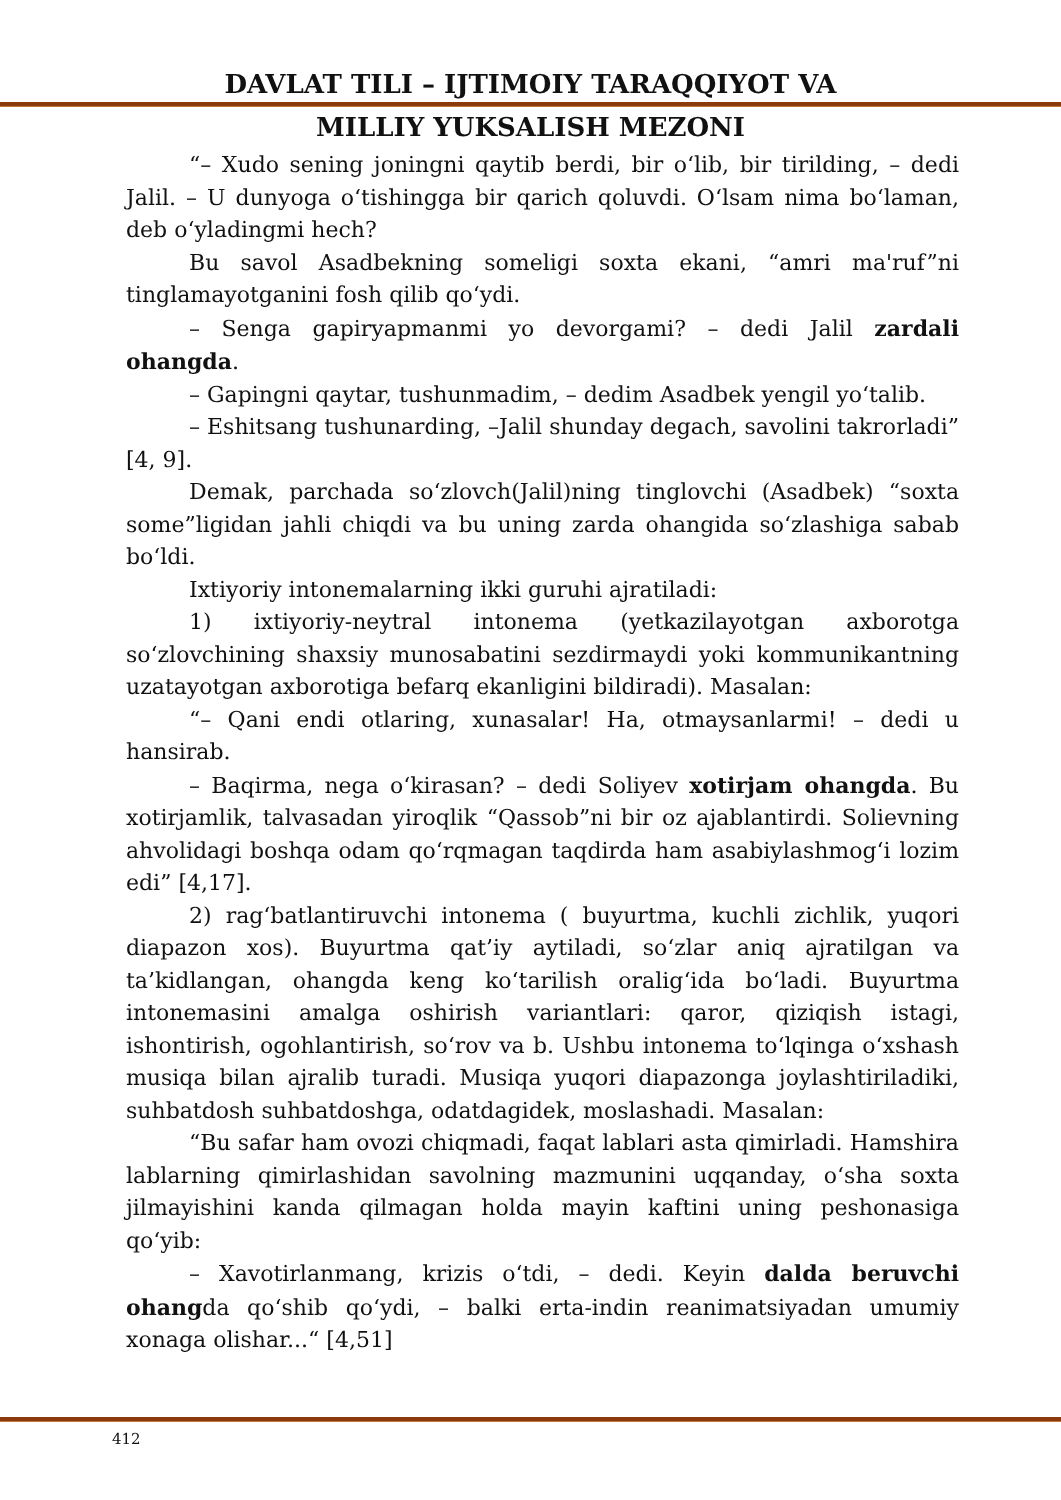DAVLAT TILI – IJTIMOIY TARAQQIYOT VA
MILLIY YUKSALISH MEZONI
“– Xudo sening joningni qaytib berdi, bir oʻlib, bir tirilding, – dedi Jalil. – U dunyoga oʻtishingga bir qarich qoluvdi. Oʻlsam nima boʻlaman, deb oʻyladingmi hech?
Bu savol Asadbekning someligi soxta ekani, “amri ma'ruf”ni tinglamayotganini fosh qilib qoʻydi.
– Senga gapiryapmanmi yo devorgami? – dedi Jalil zardali ohangda.
– Gapingni qaytar, tushunmadim, – dedim Asadbek yengil yoʻtalib.
– Eshitsang tushunarding, –Jalil shunday degach, savolini takrorladi” [4, 9].
Demak, parchada soʻzlovch(Jalil)ning tinglovchi (Asadbek) “soxta some”ligidan jahli chiqdi va bu uning zarda ohangida soʻzlashiga sabab boʻldi.
Ixtiyoriy intonemalarning ikki guruhi ajratiladi:
1) ixtiyoriy-neytral intonema (yetkazilayotgan axborotga soʻzlovchining shaxsiy munosabatini sezdirmaydi yoki kommunikantning uzatayotgan axborotiga befarq ekanligini bildiradi). Masalan:
“– Qani endi otlaring, xunasalar! Ha, otmaysanlarmi! – dedi u hansirab.
– Baqirma, nega oʻkirasan? – dedi Soliyev xotirjam ohangda. Bu xotirjamlik, talvasadan yiroqlik “Qassob”ni bir oz ajablantirdi. Solievning ahvolidagi boshqa odam qoʻrqmagan taqdirda ham asabiylashmogʻi lozim edi” [4,17].
2) ragʻbatlantiruvchi intonema ( buyurtma, kuchli zichlik, yuqori diapazon xos). Buyurtma qat’iy aytiladi, soʻzlar aniq ajratilgan va ta’kidlangan, ohangda keng koʻtarilish oraligʻida boʻladi. Buyurtma intonemasini amalga oshirish variantlari: qaror, qiziqish istagi, ishontirish, ogohlantirish, soʻrov va b. Ushbu intonema toʻlqinga oʻxshash musiqa bilan ajralib turadi. Musiqa yuqori diapazonga joylashtiriladiki, suhbatdosh suhbatdoshga, odatdagidek, moslashadi. Masalan:
“Bu safar ham ovozi chiqmadi, faqat lablari asta qimirladi. Hamshira lablarning qimirlashidan savolning mazmunini uqqanday, oʻsha soxta jilmayishini kanda qilmagan holda mayin kaftini uning peshonasiga qoʻyib:
– Xavotirlanmang, krizis oʻtdi, – dedi. Keyin dalda beruvchi ohangda qoʻshib qoʻydi, – balki erta-indin reanimatsiyadan umumiy xonaga olishar...“ [4,51]
412